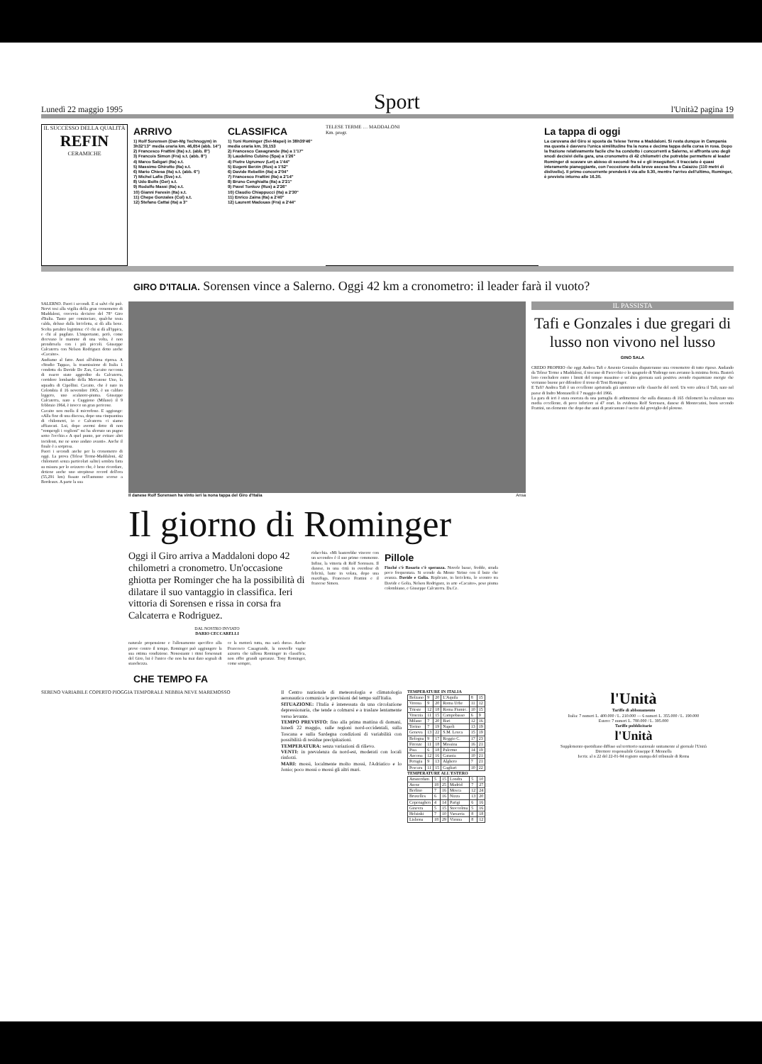Lunedì 22 maggio 1995 Sport l'Unità2 pagina 19
IL SUCCESSO DELLA QUALITÀ
REFIN
CERAMICHE
ARRIVO
1) Rolf Sorensen (Dan-Mg Technogym) in 3h32'13" media oraria km. 46,654 (abb. 14")
2) Francesco Frattini (Ita) s.t. (abb. 8")
3) Francois Simon (Fra) s.t. (abb. 8")
4) Marco Saligari (Ita) s.t.
5) Massimo Ghirotto (Ita) s.t.
6) Mario Chiesa (Ita) s.t. (abb. 6")
7) Michel Lafis (Sve) s.t.
8) Udo Bolts (Ger) s.t.
9) Rodolfo Massi (Ita) s.t.
10) Gianni Faresin (Ita) s.t.
11) Chepe Gonzales (Col) s.t.
12) Stefano Cattai (Ita) a 3"
CLASSIFICA
1) Toni Rominger (Svi-Mapei) in 38h39'46" media oraria km. 39,153
2) Francesco Casagrande (Ita) a 1'17"
3) Laudelino Cubino (Spa) a 1'26"
4) Piotre Ugrumov (Let) a 1'44"
5) Eugeni Berzin (Rus) a 1'52"
6) Davide Rebellin (Ita) a 2'04"
7) Francesco Frattini (Ita) a 2'14"
8) Bruno Cenghialta (Ita) a 2'21"
9) Pavel Tonkov (Rus) a 2'26"
10) Claudio Chiappucci (Ita) a 2'30"
11) Enrico Zaina (Ita) a 2'40"
12) Laurent Madouas (Fra) a 2'44"
TELESE TERME … MADDALONI
Km. progr.
La tappa di oggi
La carovana del Giro si sposta da Telese Terme a Maddaloni. Si resta dunque in Campania ma questa è davvero l'unica similitudine fra la nona e decima tappa della corsa in rosa. Dopo la frazione relativamente facile che ha condotto i concorrenti a Salerno, si affronta uno degli snodi decisivi della gara, una cronometro di 42 chilometri che potrebbe permettere al leader Rominger di scavare un abisso di secondi fra sé e gli inseguitori. Il tracciato è quasi interamente pianeggiante, con l'eccezione della breve ascesa fino a Caiazzo (110 metri di dislivello). Il primo concorrente prenderà il via alle 9.30, mentre l'arrivo dell'ultimo, Rominger, è previsto intorno alle 16.30.
GIRO D'ITALIA. Sorensen vince a Salerno. Oggi 42 km a cronometro: il leader farà il vuoto?
SALERNO. Fuori i secondi. E si salvi chi può. Nervi tesi alla vigilia della gran cronometro di Maddaloni, crocevia decisivo del 78° Giro d'Italia. Tanto per cominciare, qualche testa calda, deluso dalla bicicletta, si dà alla boxe. Scelta peraltro legittima: c'è chi si dà all'ippica, e chi al pugilato. L'importante, però, come dicevano le mamme di una volta, è non prendersela con i più piccoli. Giuseppe Calcaterra con Nelson Rodriguez detto anche «Cacaito».
Andiamo al fatto. Anzi all'ultima ripresa. A «Studio Tappa», la trasmissione di Italia 1 condotta da Davide De Zan, Cacaito racconta di essere stato aggredito da Calcaterra, corridore lombardo della Mercatone Uno, la squadra di Cipollini. Cacaito, che è nato in Colombia il 16 novembre 1965, è un calibro leggero, uno scalatore-piuma. Giuseppe Calcaterra, nato a Cuggiono (Milano) il 9 febbraio 1964, è invece un gran pericone.
Cacaito non molla il microfono. E aggiunge: «Alla fine di una discesa, dopo una cinquantina di chilometri, io e Calcaterra ci siamo affiancati. Lui, dopo avermi detto di non "rompergli i coglioni" mi ha sferrato un pugno sotto l'occhio.» A quel punto, per evitare altri incidenti, me ne sono andato avanti». Anche il finale è a sorpresa.
Fuori i secondi anche per la cronometro di oggi. La prova (Telese Terme-Maddaloni, 42 chilometri senza particolari salite) sembra fatta su misura per lo svizzero che, è bene ricordare, detiene anche uno strepitoso record dell'ora (55,291 km) fissato nell'autunno scorso a Bordeaux. A parte la sua
Il danese Rolf Sorensen ha vinto ieri la nona tappa del Giro d'Italia Ansa
Il giorno di Rominger
Oggi il Giro arriva a Maddaloni dopo 42 chilometri a cronometro. Un'occasione ghiotta per Rominger che ha la possibilità di dilatare il suo vantaggio in classifica. Ieri vittoria di Sorensen e rissa in corsa fra Calcaterra e Rodriguez.
DAL NOSTRO INVIATO
DARIO CECCARELLI
naturale propensione e l'allenamento specifico alla prove contro il tempo, Rominger può aggiungere la sua ottima condizione. Nonostante i ritmi forsennati del Giro, lui è l'unico che non ha mai dato segnali di stanchezza.
ce la metterà tutta, ma sarà dura». Anche Francesco Casagrande, la nouvelle vague azzurra che tallona Rominger in classifica, non offre grandi speranze. Tony Rominger, come sempre,
ridacchia. «Mi basterebbe vincere con un secondo» è il suo primo commento. Infine, la vittoria di Rolf Sorensen. Il danese, in una città in overdose di felicità, batte in volata, dopo una maxifuga, Francesco Frattini e il francese Simon.
Pillole
Finché c'è Rosario c'è speranza. Nuvole basse, freddo, strada poco frequentata. Si scende da Monte Sirino con il buio che avanza. Davide e Golia. Replicato, in bicicletta, lo scontro tra Davide e Golia, Nelson Rodriguez, in arte «Cacaito», peso piuma colombiano, e Giuseppe Calcaterra. Da.Ce.
IL PASSISTA
Tafi e Gonzales i due gregari di lusso non vivono nel lusso
GINO SALA
CREDO PROPRIO che oggi Andrea Tafi e Arsenio Gonzales disputeranno una cronometro di tutto riposo. Andando da Telese Terme a Maddaloni, il toscano di Fucecchio e lo spagnolo di Yudengo non avranno la minima fretta. Basterà loro concludere entro i limiti del tempo massimo e un'altra giornata sarà positiva avendo risparmiato energie che verranno buone per difendere il trono di Toni Rominger.
E Tafi? Andrea Tafi è un eccellente apristrada già ammirato nelle classiche del nord. Un vero atleta il Tafi, nato nel paese di Indro Montanelli il 7 maggio del 1966.
La gara di ieri è stata onorata da una pattuglia di ardimentosi che sulla distanza di 165 chilometri ha realizzato una media eccellente, di poco inferiore ai 47 orari. In evidenza Rolf Sorensen, danese di Montecatini, buon secondo Frattini, un elemento che dopo due anni di praticantato è uscito dal groviglio del plotone.
CHE TEMPO FA
SERENO VARIABILE COPERTO PIOGGIA TEMPORALE NEBBIA NEVE MAREMOSSO
Il Centro nazionale di meteorologia e climatologia aeronautica comunica le previsioni del tempo sull'Italia.
SITUAZIONE: l'Italia è interessata da una circolazione depressionaria, che tende a colmarsi e a traslare lentamente verso levante.
TEMPO PREVISTO: fino alla prima mattina di domani, lunedì 22 maggio, sulle regioni nord-occidentali, sulla Toscana e sulla Sardegna condizioni di variabilità con possibilità di residue precipitazioni.
TEMPERATURA: senza variazioni di rilievo.
VENTI: in prevalenza da nord-est, moderati con locali rinforzi.
MARI: mossi, localmente molto mossi, l'Adriatico e lo Jonio; poco mossi o mossi gli altri mari.
TEMPERATURE IN ITALIA
| Bolzano | 9 | 20 | L'Aquila | 8 | 15 |
| Verona | 9 | 20 | Roma Urbe | 11 | 12 |
| Trieste | 12 | 18 | Roma Fiumic. | 10 | 15 |
| Venezia | 11 | 15 | Campobasso | 6 | 9 |
| Milano | 7 | 20 | Bari | 12 | 16 |
| Torino | 7 | 19 | Napoli | 13 | 19 |
| Genova | 13 | 22 | S.M. Leuca | 15 | 19 |
| Bologna | 9 | 17 | Reggio C. | 17 | 23 |
| Firenze | 11 | 18 | Messina | 16 | 21 |
| Pisa | 6 | 18 | Palermo | 14 | 19 |
| Ancona | 12 | 16 | Catania | 10 | 21 |
| Perugia | 9 | 13 | Alghero | 7 | 21 |
| Pescara | 11 | 15 | Cagliari | 10 | 22 |
TEMPERATURE ALL'ESTERO
| Amsterdam | 5 | 15 | Londra | 5 | 10 |
| Atene | 18 | 25 | Madrid | 7 | 27 |
| Berlino | 7 | 16 | Mosca | 12 | 24 |
| Bruxelles | 6 | 16 | Nizza | 13 | 20 |
| Copenaghen | 4 | 14 | Parigi | 6 | 16 |
| Ginevra | 5 | 15 | Stoccolma | 5 | 16 |
| Helsinki | 7 | 10 | Varsavia | 8 | 18 |
| Lisbona | 18 | 29 | Vienna | 8 | 12 |
l'Unità
Tariffe di abbonamento
Italia: 7 numeri L. 400.000 / L. 210.000 — 6 numeri L. 355.000 / L. 190.000
Estero: 7 numeri L. 780.000 / L. 395.000
Tariffe pubblicitarie
l'Unità
Supplemento quotidiano diffuso sul territorio nazionale unitamente al giornale l'Unità
Direttore responsabile Giuseppe F. Mennella
Iscriz. al n 22 del 22-01-94 registro stampa del tribunale di Roma